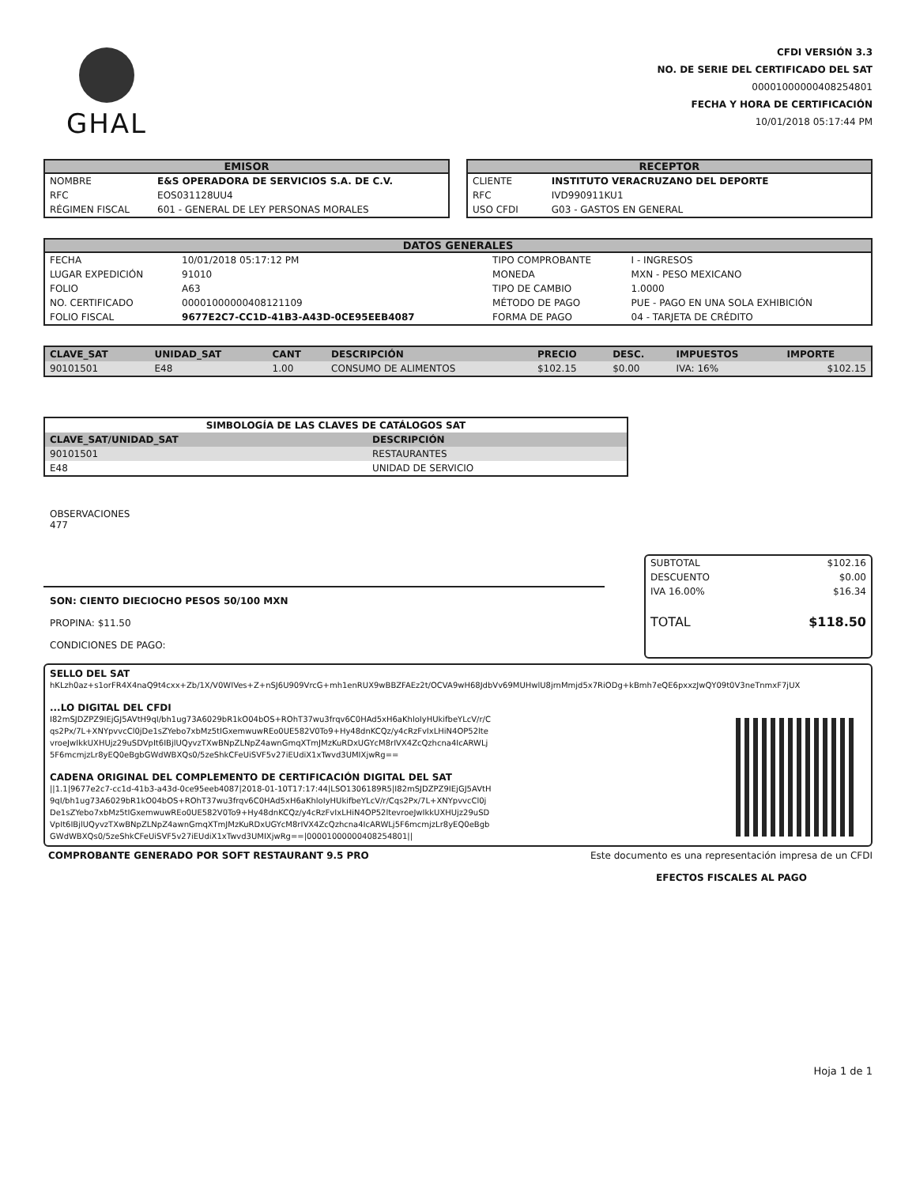GHAL
CFDI VERSIÓN 3.3
NO. DE SERIE DEL CERTIFICADO DEL SAT
00001000000408254801
FECHA Y HORA DE CERTIFICACIÓN
10/01/2018 05:17:44 PM
EMISOR
| NOMBRE | E&S OPERADORA DE SERVICIOS S.A. DE C.V. |
| RFC | EOS031128UU4 |
| RÉGIMEN FISCAL | 601 - GENERAL DE LEY PERSONAS MORALES |
RECEPTOR
| CLIENTE | INSTITUTO VERACRUZANO DEL DEPORTE |
| RFC | IVD990911KU1 |
| USO CFDI | G03 - GASTOS EN GENERAL |
DATOS GENERALES
| FECHA | 10/01/2018 05:17:12 PM | TIPO COMPROBANTE | I - INGRESOS |
| LUGAR EXPEDICIÓN | 91010 | MONEDA | MXN - PESO MEXICANO |
| FOLIO | A63 | TIPO DE CAMBIO | 1.0000 |
| NO. CERTIFICADO | 00001000000408121109 | MÉTODO DE PAGO | PUE - PAGO EN UNA SOLA EXHIBICIÓN |
| FOLIO FISCAL | 9677E2C7-CC1D-41B3-A43D-0CE95EEB4087 | FORMA DE PAGO | 04 - TARJETA DE CRÉDITO |
| CLAVE_SAT | UNIDAD_SAT | CANT | DESCRIPCIÓN | PRECIO | DESC. | IMPUESTOS | IMPORTE |
| --- | --- | --- | --- | --- | --- | --- | --- |
| 90101501 | E48 | 1.00 | CONSUMO DE ALIMENTOS | $102.15 | $0.00 | IVA: 16% | $102.15 |
| SIMBOLOGÍA DE LAS CLAVES DE CATÁLOGOS SAT | |
| --- | --- |
| CLAVE_SAT/UNIDAD_SAT | DESCRIPCIÓN |
| 90101501 | RESTAURANTES |
| E48 | UNIDAD DE SERVICIO |
OBSERVACIONES
477
SON: CIENTO DIECIOCHO PESOS 50/100 MXN
PROPINA: $11.50
CONDICIONES DE PAGO:
| SUBTOTAL | $102.16 |
| DESCUENTO | $0.00 |
| IVA 16.00% | $16.34 |
| TOTAL | $118.50 |
SELLO DEL SAT
hKLzh0az+s1orFR4X4naQ9t4cxx+Zb/1X/V0WIVes+Z+nSJ6U909VrcG+mh1enRUX9wBBZFAEz2t/OCVA9wH68JdbVv69MUHwlU8jrnMmjd5x7RiODg+kBmh7eQE6pxxzJwQY09t0V3neTnmxF7jUX
...LO DIGITAL DEL CFDI
I82mSJDZPZ9IEjGJ5AVtH9qI/bh1ug73A6029bR1kO04bOS+ROhT37wu3frqv6C0HAd5xH6aKhloIyHUkifbeYLcV/r/Cqs2Px/7L+XNYpvvcCl0jDe1sZYebo7xbMz5tIGxemwuwREo0UE582V0To9+Hy48dnKCQz/y4cRzFvIxLHiN4OP52ltevroeJwIkkUXHUjz29uSDVpIt6IBjlUQyvzTXwBNpZLNpZ4awnGmqXTmJMzKuRDxUGYcM8rIVX4ZcQzhcna4IcARWLj5F6mcmjzLr8yEQ0eBgbGWdWBXQs0/5zeShkCFeUiSVF5v27iEUdiX1xTwvd3UMIXjwRg==
CADENA ORIGINAL DEL COMPLEMENTO DE CERTIFICACIÓN DIGITAL DEL SAT
||1.1|9677e2c7-cc1d-41b3-a43d-0ce95eeb4087|2018-01-10T17:17:44|LSO1306189R5|I82mSJDZPZ9IEjGJ5AVtH9qI/bh1ug73A6029bR1kO04bOS+ROhT37wu3frqv6C0HAd5xH6aKhloIyHUkifbeYLcV/r/Cqs2Px/7L+XNYpvvcCl0jDe1sZYebo7xbMz5tIGxemwuwREo0UE582V0To9+Hy48dnKCQz/y4cRzFvIxLHiN4OP52ltevroeJwIkkUXHUjz29uSDVpIt6IBjlUQyvzTXwBNpZLNpZ4awnGmqXTmJMzKuRDxUGYcM8rIVX4ZcQzhcna4IcARWLj5F6mcmjzLr8yEQ0eBgbGWdWBXQs0/5zeShkCFeUiSVF5v27iEUdiX1xTwvd3UMIXjwRg==|00001000000408254801||
COMPROBANTE GENERADO POR SOFT RESTAURANT 9.5 PRO
Este documento es una representación impresa de un CFDI
EFECTOS FISCALES AL PAGO
Hoja 1 de 1